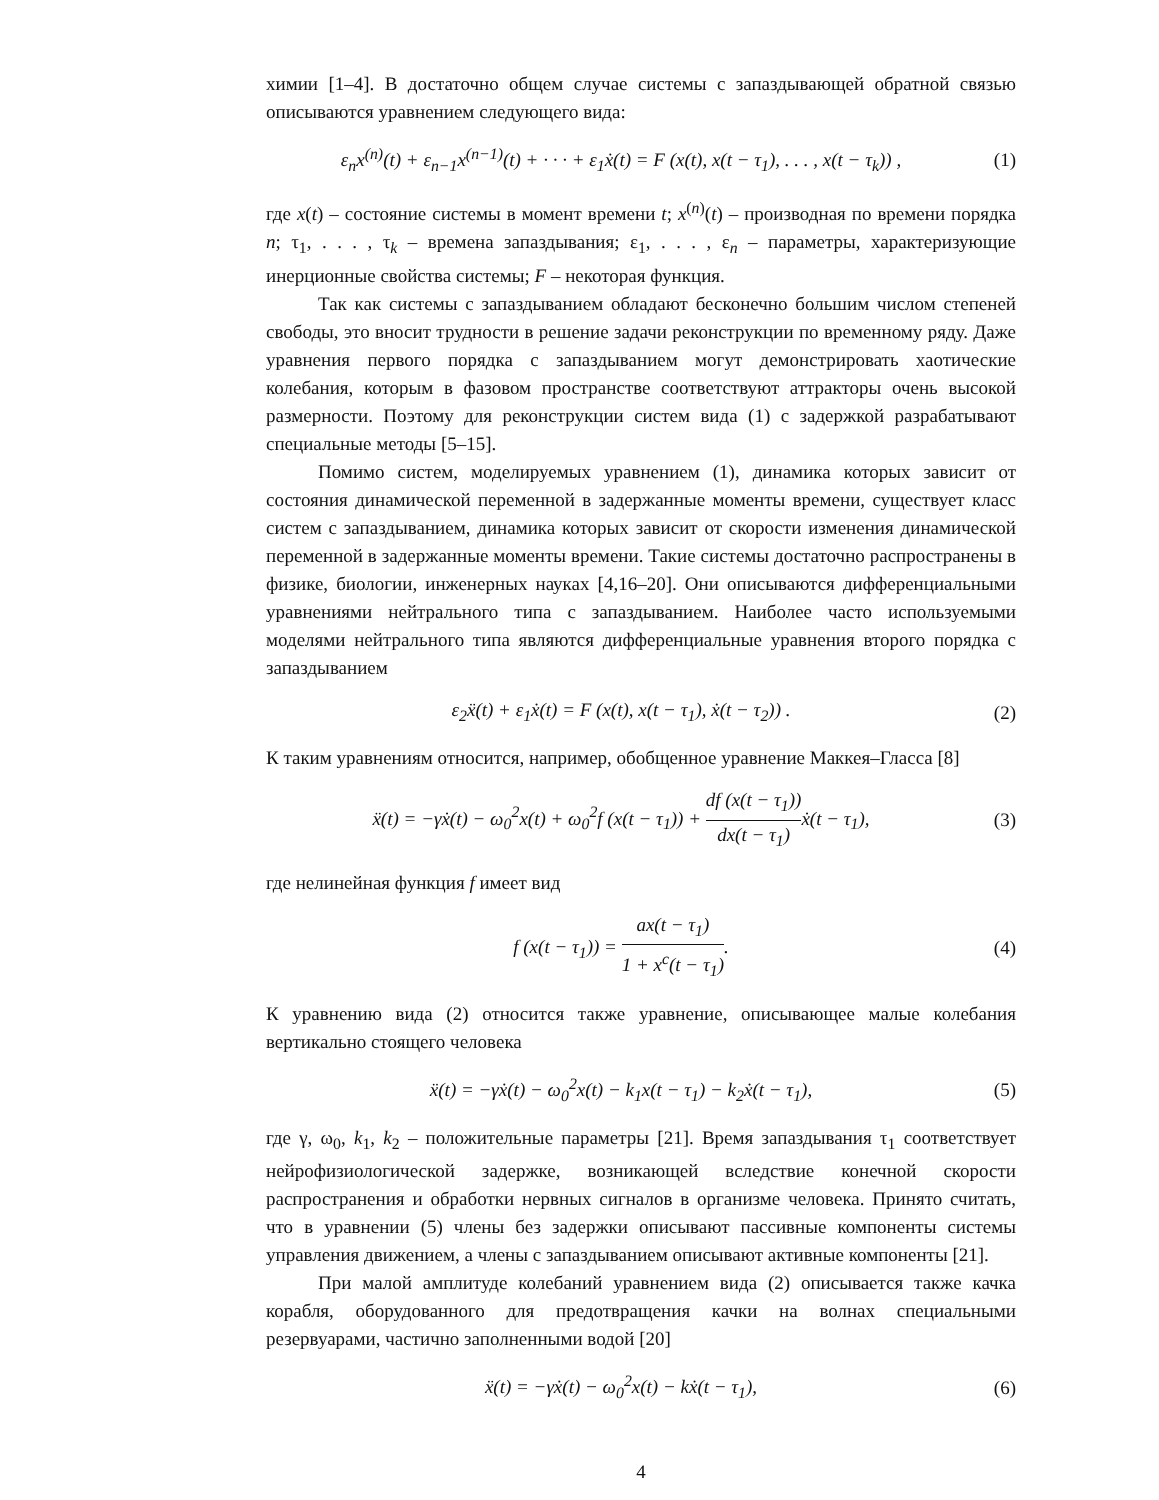химии [1–4]. В достаточно общем случае системы с запаздывающей обратной связью описываются уравнением следующего вида:
ε<sub>n</sub>x<sup>(n)</sup>(t) + ε<sub>n−1</sub>x<sup>(n−1)</sup>(t) + · · · + ε<sub>1</sub>ẋ(t) = F (x(t), x(t − τ<sub>1</sub>), . . . , x(t − τ<sub>k</sub>)) ,
(1)
где x(t) – состояние системы в момент времени t; x<sup>(n)</sup>(t) – производная по времени порядка n; τ<sub>1</sub>, . . . , τ<sub>k</sub> – времена запаздывания; ε<sub>1</sub>, . . . , ε<sub>n</sub> – параметры, характеризующие инерционные свойства системы; F – некоторая функция.
Так как системы с запаздыванием обладают бесконечно большим числом степеней свободы, это вносит трудности в решение задачи реконструкции по временному ряду. Даже уравнения первого порядка с запаздыванием могут демонстрировать хаотические колебания, которым в фазовом пространстве соответствуют аттракторы очень высокой размерности. Поэтому для реконструкции систем вида (1) с задержкой разрабатывают специальные методы [5–15].
Помимо систем, моделируемых уравнением (1), динамика которых зависит от состояния динамической переменной в задержанные моменты времени, существует класс систем с запаздыванием, динамика которых зависит от скорости изменения динамической переменной в задержанные моменты времени. Такие системы достаточно распространены в физике, биологии, инженерных науках [4,16–20]. Они описываются дифференциальными уравнениями нейтрального типа с запаздыванием. Наиболее часто используемыми моделями нейтрального типа являются дифференциальные уравнения второго порядка с запаздыванием
ε<sub>2</sub>ẍ(t) + ε<sub>1</sub>ẋ(t) = F (x(t), x(t − τ<sub>1</sub>), ẋ(t − τ<sub>2</sub>)) .
(2)
К таким уравнениям относится, например, обобщенное уравнение Маккея–Гласса [8]
ẍ(t) = −γẋ(t) − ω<sub>0</sub><sup>2</sup>x(t) + ω<sub>0</sub><sup>2</sup>f (x(t − τ<sub>1</sub>)) + df (x(t − τ<sub>1</sub>)) dx(t − τ<sub>1</sub>) ẋ(t − τ<sub>1</sub>),
(3)
где нелинейная функция f имеет вид
f (x(t − τ<sub>1</sub>)) = ax(t − τ<sub>1</sub>) 1 + x<sup>c</sup>(t − τ<sub>1</sub>).
(4)
К уравнению вида (2) относится также уравнение, описывающее малые колебания вертикально стоящего человека
ẍ(t) = −γẋ(t) − ω<sub>0</sub><sup>2</sup>x(t) − k<sub>1</sub>x(t − τ<sub>1</sub>) − k<sub>2</sub>ẋ(t − τ<sub>1</sub>),
(5)
где γ, ω<sub>0</sub>, k<sub>1</sub>, k<sub>2</sub> – положительные параметры [21]. Время запаздывания τ<sub>1</sub> соответствует нейрофизиологической задержке, возникающей вследствие конечной скорости распространения и обработки нервных сигналов в организме человека. Принято считать, что в уравнении (5) члены без задержки описывают пассивные компоненты системы управления движением, а члены с запаздыванием описывают активные компоненты [21].
При малой амплитуде колебаний уравнением вида (2) описывается также качка корабля, оборудованного для предотвращения качки на волнах специальными резервуарами, частично заполненными водой [20]
ẍ(t) = −γẋ(t) − ω<sub>0</sub><sup>2</sup>x(t) − kẋ(t − τ<sub>1</sub>),
(6)
4